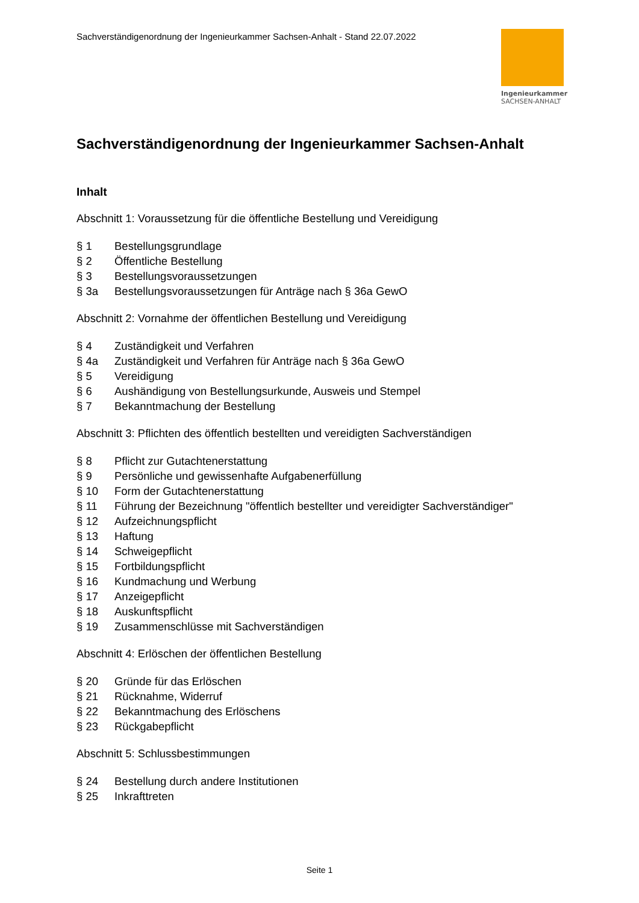Sachverständigenordnung der Ingenieurkammer Sachsen-Anhalt - Stand 22.07.2022
Ingenieurkammer
SACHSEN-ANHALT
Sachverständigenordnung der Ingenieurkammer Sachsen-Anhalt
Inhalt
Abschnitt 1: Voraussetzung für die öffentliche Bestellung und Vereidigung
§ 1 Bestellungsgrundlage
§ 2 Öffentliche Bestellung
§ 3 Bestellungsvoraussetzungen
§ 3a Bestellungsvoraussetzungen für Anträge nach § 36a GewO
Abschnitt 2: Vornahme der öffentlichen Bestellung und Vereidigung
§ 4 Zuständigkeit und Verfahren
§ 4a Zuständigkeit und Verfahren für Anträge nach § 36a GewO
§ 5 Vereidigung
§ 6 Aushändigung von Bestellungsurkunde, Ausweis und Stempel
§ 7 Bekanntmachung der Bestellung
Abschnitt 3: Pflichten des öffentlich bestellten und vereidigten Sachverständigen
§ 8 Pflicht zur Gutachtenerstattung
§ 9 Persönliche und gewissenhafte Aufgabenerfüllung
§ 10 Form der Gutachtenerstattung
§ 11 Führung der Bezeichnung "öffentlich bestellter und vereidigter Sachverständiger"
§ 12 Aufzeichnungspflicht
§ 13 Haftung
§ 14 Schweigepflicht
§ 15 Fortbildungspflicht
§ 16 Kundmachung und Werbung
§ 17 Anzeigepflicht
§ 18 Auskunftspflicht
§ 19 Zusammenschlüsse mit Sachverständigen
Abschnitt 4: Erlöschen der öffentlichen Bestellung
§ 20 Gründe für das Erlöschen
§ 21 Rücknahme, Widerruf
§ 22 Bekanntmachung des Erlöschens
§ 23 Rückgabepflicht
Abschnitt 5: Schlussbestimmungen
§ 24 Bestellung durch andere Institutionen
§ 25 Inkrafttreten
Seite 1